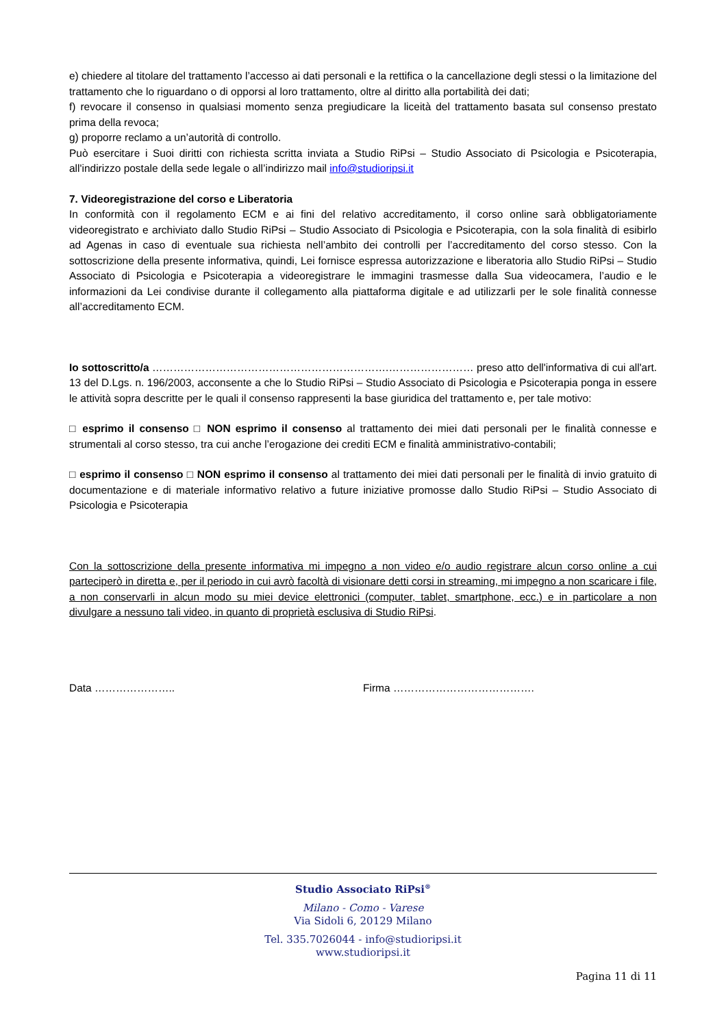e) chiedere al titolare del trattamento l’accesso ai dati personali e la rettifica o la cancellazione degli stessi o la limitazione del trattamento che lo riguardano o di opporsi al loro trattamento, oltre al diritto alla portabilità dei dati;
f) revocare il consenso in qualsiasi momento senza pregiudicare la liceità del trattamento basata sul consenso prestato prima della revoca;
g) proporre reclamo a un’autorità di controllo.
Può esercitare i Suoi diritti con richiesta scritta inviata a Studio RiPsi – Studio Associato di Psicologia e Psicoterapia, all'indirizzo postale della sede legale o all’indirizzo mail info@studioripsi.it
7. Videoregistrazione del corso e Liberatoria
In conformità con il regolamento ECM e ai fini del relativo accreditamento, il corso online sarà obbligatoriamente videoregistrato e archiviato dallo Studio RiPsi – Studio Associato di Psicologia e Psicoterapia, con la sola finalità di esibirlo ad Agenas in caso di eventuale sua richiesta nell’ambito dei controlli per l’accreditamento del corso stesso. Con la sottoscrizione della presente informativa, quindi, Lei fornisce espressa autorizzazione e liberatoria allo Studio RiPsi – Studio Associato di Psicologia e Psicoterapia a videoregistrare le immagini trasmesse dalla Sua videocamera, l’audio e le informazioni da Lei condivise durante il collegamento alla piattaforma digitale e ad utilizzarli per le sole finalità connesse all’accreditamento ECM.
Io sottoscritto/a ………………………………………………………….…………………… preso atto dell'informativa di cui all'art. 13 del D.Lgs. n. 196/2003, acconsente a che lo Studio RiPsi – Studio Associato di Psicologia e Psicoterapia ponga in essere le attività sopra descritte per le quali il consenso rappresenti la base giuridica del trattamento e, per tale motivo:
□ esprimo il consenso □ NON esprimo il consenso al trattamento dei miei dati personali per le finalità connesse e strumentali al corso stesso, tra cui anche l’erogazione dei crediti ECM e finalità amministrativo-contabili;
□ esprimo il consenso □ NON esprimo il consenso al trattamento dei miei dati personali per le finalità di invio gratuito di documentazione e di materiale informativo relativo a future iniziative promosse dallo Studio RiPsi – Studio Associato di Psicologia e Psicoterapia
Con la sottoscrizione della presente informativa mi impegno a non video e/o audio registrare alcun corso online a cui parteciperò in diretta e, per il periodo in cui avrò facoltà di visionare detti corsi in streaming, mi impegno a non scaricare i file, a non conservarli in alcun modo su miei device elettronici (computer, tablet, smartphone, ecc.) e in particolare a non divulgare a nessuno tali video, in quanto di proprietà esclusiva di Studio RiPsi.
Data ………………….. Firma ………………………………….
Studio Associato RiPsi<sup>®</sup>
Milano - Como - Varese
Via Sidoli 6, 20129 Milano
Tel. 335.7026044 - info@studioripsi.it
www.studioripsi.it
Pagina 11 di 11